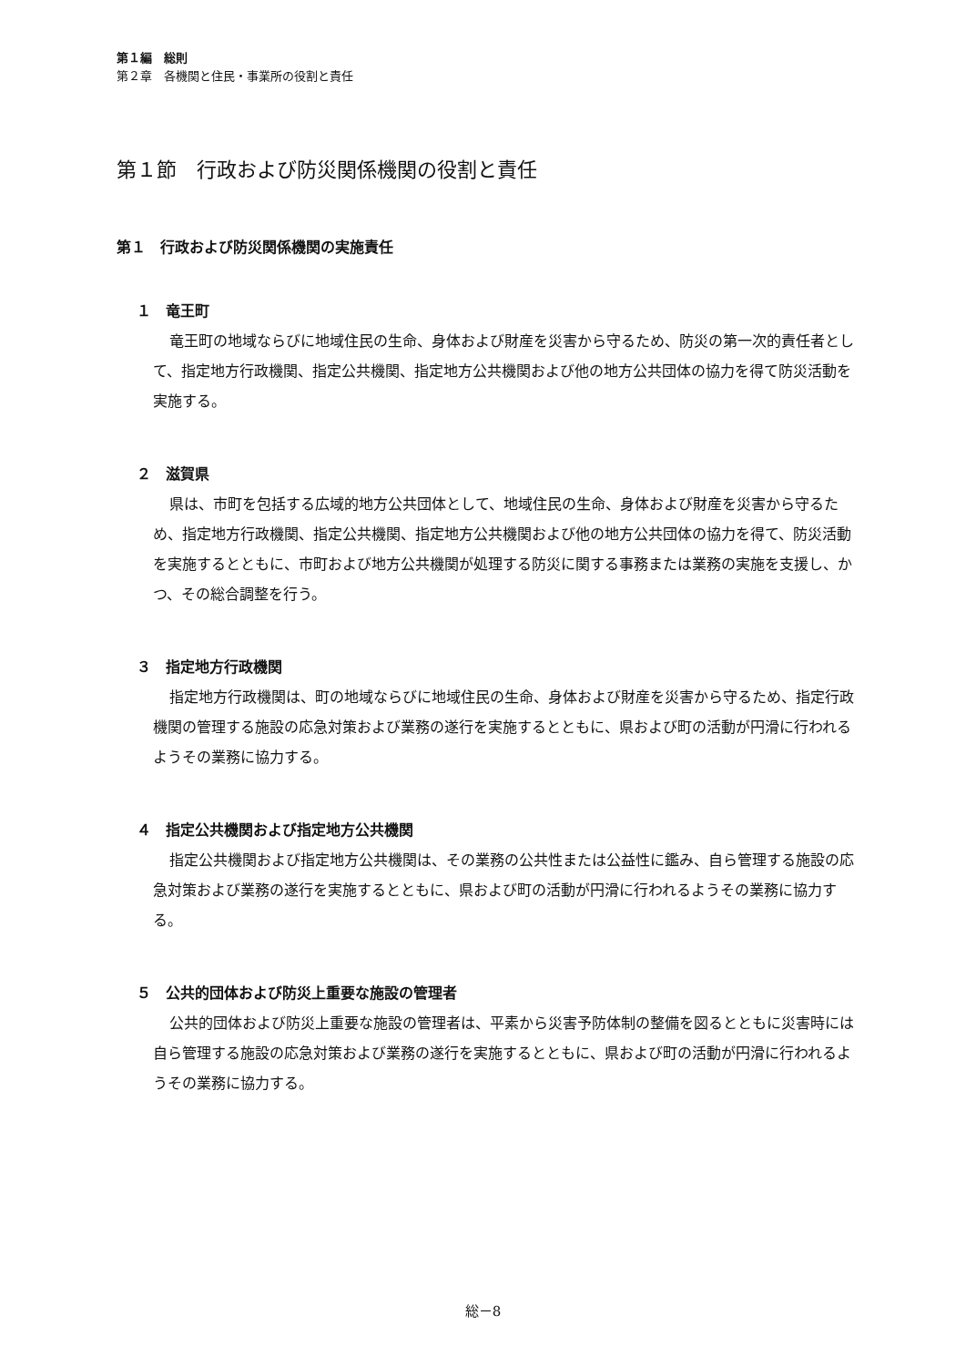第１編　総則
第２章　各機関と住民・事業所の役割と責任
第１節　行政および防災関係機関の役割と責任
第１　行政および防災関係機関の実施責任
１　竜王町
竜王町の地域ならびに地域住民の生命、身体および財産を災害から守るため、防災の第一次的責任者として、指定地方行政機関、指定公共機関、指定地方公共機関および他の地方公共団体の協力を得て防災活動を実施する。
２　滋賀県
県は、市町を包括する広域的地方公共団体として、地域住民の生命、身体および財産を災害から守るため、指定地方行政機関、指定公共機関、指定地方公共機関および他の地方公共団体の協力を得て、防災活動を実施するとともに、市町および地方公共機関が処理する防災に関する事務または業務の実施を支援し、かつ、その総合調整を行う。
３　指定地方行政機関
指定地方行政機関は、町の地域ならびに地域住民の生命、身体および財産を災害から守るため、指定行政機関の管理する施設の応急対策および業務の遂行を実施するとともに、県および町の活動が円滑に行われるようその業務に協力する。
４　指定公共機関および指定地方公共機関
指定公共機関および指定地方公共機関は、その業務の公共性または公益性に鑑み、自ら管理する施設の応急対策および業務の遂行を実施するとともに、県および町の活動が円滑に行われるようその業務に協力する。
５　公共的団体および防災上重要な施設の管理者
公共的団体および防災上重要な施設の管理者は、平素から災害予防体制の整備を図るとともに災害時には自ら管理する施設の応急対策および業務の遂行を実施するとともに、県および町の活動が円滑に行われるようその業務に協力する。
総－8